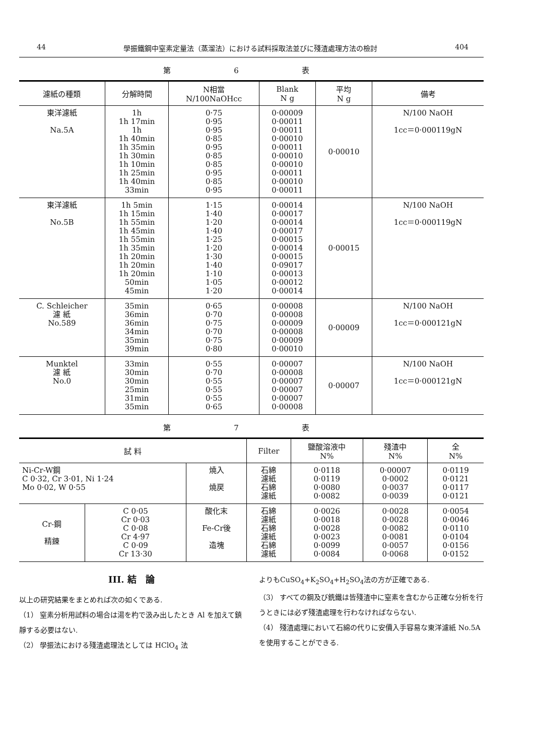44 學振鐵鋼中窒素定量法（蒸溜法）における試料採取法並びに殘渣處理方法の檢討 404
第 6 表
| 濾紙の種類 | 分解時間 | N相當 N/100NaOHcc | Blank N g | 平均 N g | 備考 |
| --- | --- | --- | --- | --- | --- |
| 東洋濾紙 Na.5A | 1h 1h 17min 1h 1h 40min 1h 35min 1h 30min 1h 10min 1h 25min 1h 40min 33min | 0·75 0·95 0·95 0·85 0·95 0·85 0·85 0·95 0·85 0·95 | 0·00009 0·00011 0·00011 0·00010 0·00011 0·00010 0·00010 0·00011 0·00010 0·00011 | 0·00010 | N/100 NaOH 1cc＝0·000119gN |
| 東洋濾紙 No.5B | 1h 5min 1h 15min 1h 55min 1h 45min 1h 55min 1h 35min 1h 20min 1h 20min 1h 20min 50min 45min | 1·15 1·40 1·20 1·40 1·25 1·20 1·30 1·40 1·10 1·05 1·20 | 0·00014 0·00017 0·00014 0·00017 0·00015 0·00014 0·00015 0·09017 0·00013 0·00012 0·00014 | 0·00015 | N/100 NaOH 1cc＝0·000119gN |
| C. Schleicher 濾 紙 No.589 | 35min 36min 36min 34min 35min 39min | 0·65 0·70 0·75 0·70 0·75 0·80 | 0·00008 0·00008 0·00009 0·00008 0·00009 0·00010 | 0·00009 | N/100 NaOH 1cc＝0·000121gN |
| Munktel 濾 紙 No.0 | 33min 30min 30min 25min 31min 35min | 0·55 0·70 0·55 0·55 0·55 0·65 | 0·00007 0·00008 0·00007 0·00007 0·00007 0·00008 | 0·00007 | N/100 NaOH 1cc＝0·000121gN |
第 7 表
| 試 料 | | | Filter | 鹽酸溶液中 N% | 殘渣中 N% | 全 N% |
| --- | --- | --- | --- | --- | --- | --- |
| Ni-Cr-W鋼 C 0·32, Cr 3·01, Ni 1·24 Mo 0·02, W 0·55 | | 燒入 燒戻 | 石綿 濾紙 石綿 濾紙 | 0·0118 0·0119 0·0080 0·0082 | 0·00007 0·0002 0·0037 0·0039 | 0·0119 0·0121 0·0117 0·0121 |
| Cr-鋼 精錬 | C 0·05 Cr 0·03 C 0·08 Cr 4·97 C 0·09 Cr 13·30 | 酸化末 Fe-Cr後 造塊 | 石綿 濾紙 石綿 濾紙 石綿 濾紙 | 0·0026 0·0018 0·0028 0·0023 0·0099 0·0084 | 0·0028 0·0028 0·0082 0·0081 0·0057 0·0068 | 0·0054 0·0046 0·0110 0·0104 0·0156 0·0152 |
III. 結　論
以上の研究結果をまとめれば次の如くである.
（1） 窒素分析用試料の場合は湯を杓で汲み出したとき Al を加えて鎮靜する必要はない.
（2） 學振法における殘渣處理法としては HClO<sub>4</sub> 法
よりもCuSO<sub>4</sub>+K<sub>2</sub>SO<sub>4</sub>+H<sub>2</sub>SO<sub>4</sub>法の方が正確である.
（3） すべての鋼及び銑鐵は皆殘渣中に窒素を含むから正確な分析を行うときには必ず殘渣處理を行わなければならない.
（4） 殘渣處理において石綿の代りに安價入手容易な東洋濾紙 No.5A を使用することができる.